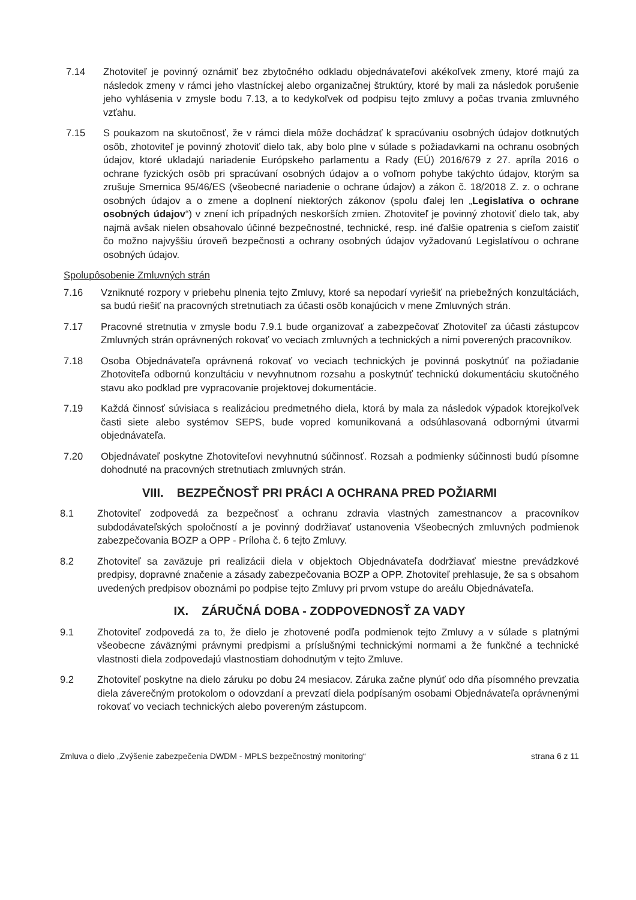7.14 Zhotoviteľ je povinný oznámiť bez zbytočného odkladu objednávateľovi akékoľvek zmeny, ktoré majú za následok zmeny v rámci jeho vlastníckej alebo organizačnej štruktúry, ktoré by mali za následok porušenie jeho vyhlásenia v zmysle bodu 7.13, a to kedykoľvek od podpisu tejto zmluvy a počas trvania zmluvného vzťahu.
7.15 S poukazom na skutočnosť, že v rámci diela môže dochádzať k spracúvaniu osobných údajov dotknutých osôb, zhotoviteľ je povinný zhotoviť dielo tak, aby bolo plne v súlade s požiadavkami na ochranu osobných údajov, ktoré ukladajú nariadenie Európskeho parlamentu a Rady (EÚ) 2016/679 z 27. apríla 2016 o ochrane fyzických osôb pri spracúvaní osobných údajov a o voľnom pohybe takýchto údajov, ktorým sa zrušuje Smernica 95/46/ES (všeobecné nariadenie o ochrane údajov) a zákon č. 18/2018 Z. z. o ochrane osobných údajov a o zmene a doplnení niektorých zákonov (spolu ďalej len „Legislatíva o ochrane osobných údajov“) v znení ich prípadných neskorších zmien. Zhotoviteľ je povinný zhotoviť dielo tak, aby najmä avšak nielen obsahovalo účinné bezpečnostné, technické, resp. iné ďalšie opatrenia s cieľom zaistiť čo možno najvyššiu úroveň bezpečnosti a ochrany osobných údajov vyžadovanú Legislatívou o ochrane osobných údajov.
Spolupôsobenie Zmluvných strán
7.16 Vzniknuté rozpory v priebehu plnenia tejto Zmluvy, ktoré sa nepodarí vyriešiť na priebežných konzultáciách, sa budú riešiť na pracovných stretnutiach za účasti osôb konajúcich v mene Zmluvných strán.
7.17 Pracovné stretnutia v zmysle bodu 7.9.1 bude organizovať a zabezpečovať Zhotoviteľ za účasti zástupcov Zmluvných strán oprávnených rokovať vo veciach zmluvných a technických a nimi poverených pracovníkov.
7.18 Osoba Objednávateľa oprávnená rokovať vo veciach technických je povinná poskytnúť na požiadanie Zhotoviteľa odbornú konzultáciu v nevyhnutnom rozsahu a poskytnúť technickú dokumentáciu skutočného stavu ako podklad pre vypracovanie projektovej dokumentácie.
7.19 Každá činnosť súvisiaca s realizáciou predmetného diela, ktorá by mala za následok výpadok ktorejkoľvek časti siete alebo systémov SEPS, bude vopred komunikovaná a odsúhlasovaná odbornými útvarmi objednávateľa.
7.20 Objednávateľ poskytne Zhotoviteľovi nevyhnutnú súčinnosť. Rozsah a podmienky súčinnosti budú písomne dohodnuté na pracovných stretnutiach zmluvných strán.
VIII. BEZPEČNOSŤ PRI PRÁCI A OCHRANA PRED POŽIARMI
8.1 Zhotoviteľ zodpovedá za bezpečnosť a ochranu zdravia vlastných zamestnancov a pracovníkov subdodávateľských spoločností a je povinný dodržiavať ustanovenia Všeobecných zmluvných podmienok zabezpečovania BOZP a OPP - Príloha č. 6 tejto Zmluvy.
8.2 Zhotoviteľ sa zaväzuje pri realizácii diela v objektoch Objednávateľa dodržiavať miestne prevádzkové predpisy, dopravné značenie a zásady zabezpečovania BOZP a OPP. Zhotoviteľ prehlasuje, že sa s obsahom uvedených predpisov oboznámi po podpise tejto Zmluvy pri prvom vstupe do areálu Objednávateľa.
IX. ZÁRUČNÁ DOBA - ZODPOVEDNOSŤ ZA VADY
9.1 Zhotoviteľ zodpovedá za to, že dielo je zhotovené podľa podmienok tejto Zmluvy a v súlade s platnými všeobecne záväznými právnymi predpismi a príslušnými technickými normami a že funkčné a technické vlastnosti diela zodpovedajú vlastnostiam dohodnutým v tejto Zmluve.
9.2 Zhotoviteľ poskytne na dielo záruku po dobu 24 mesiacov. Záruka začne plynúť odo dňa písomného prevzatia diela záverečným protokolom o odovzdaní a prevzatí diela podpísaným osobami Objednávateľa oprávnenými rokovať vo veciach technických alebo povereným zástupcom.
Zmluva o dielo „Zvýšenie zabezpečenia DWDM - MPLS bezpečnostný monitoring“strana 6 z 11